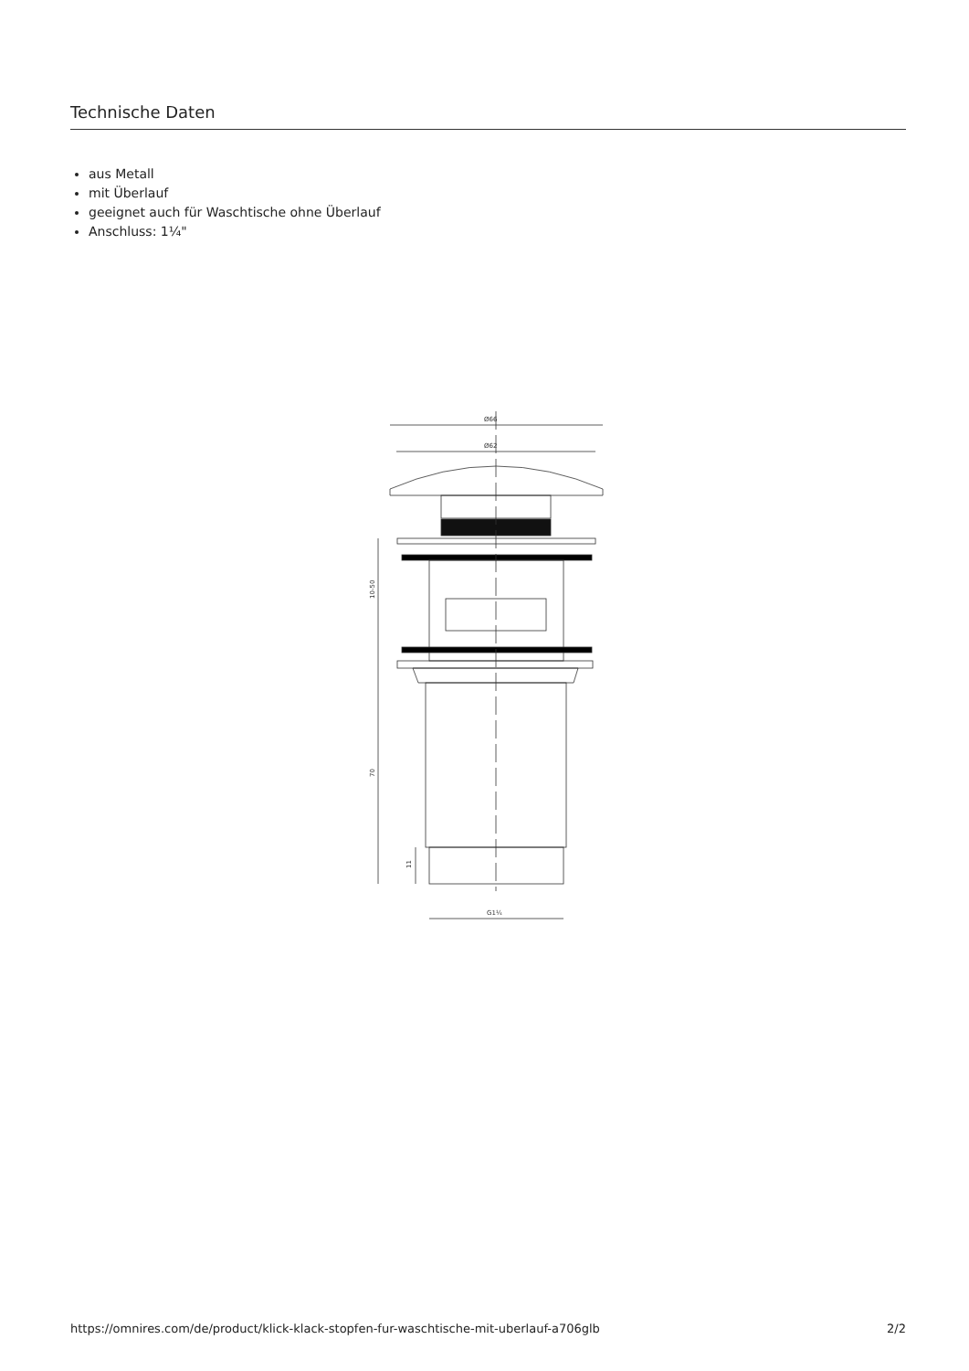Technische Daten
aus Metall
mit Überlauf
geeignet auch für Waschtische ohne Überlauf
Anschluss: 1¼"
Ø66
Ø62
10-50
70
11
G1¼
https://omnires.com/de/product/klick-klack-stopfen-fur-waschtische-mit-uberlauf-a706glb 2/2